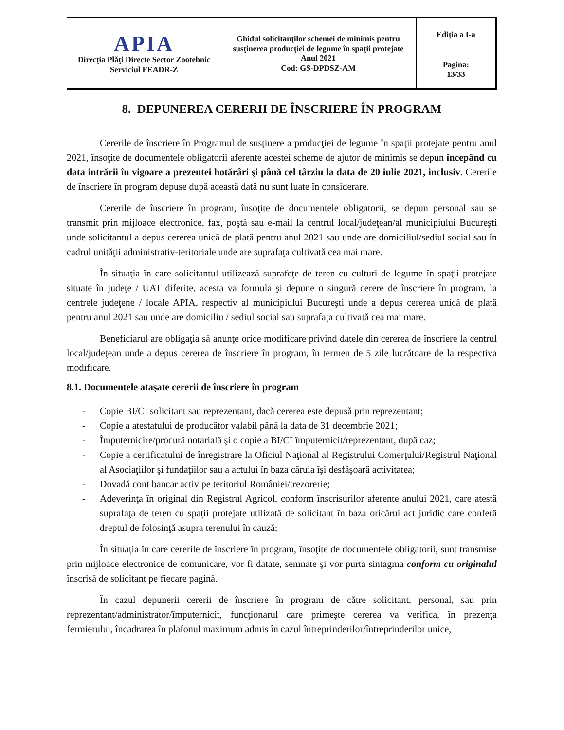| APIA Direcţia Plăţi Directe Sector Zootehnic Serviciul FEADR-Z | Ghidul solicitanţilor schemei de minimis pentru susţinerea producţiei de legume în spaţii protejate Anul 2021 Cod: GS-DPDSZ-AM | Ediţia a I-a |
| | | Pagina: 13/33 |
8. DEPUNEREA CERERII DE ÎNSCRIERE ÎN PROGRAM
Cererile de înscriere în Programul de susţinere a producţiei de legume în spaţii protejate pentru anul 2021, însoţite de documentele obligatorii aferente acestei scheme de ajutor de minimis se depun începând cu data intrării în vigoare a prezentei hotărâri şi până cel târziu la data de 20 iulie 2021, inclusiv. Cererile de înscriere în program depuse după această dată nu sunt luate în considerare.
Cererile de înscriere în program, însoţite de documentele obligatorii, se depun personal sau se transmit prin mijloace electronice, fax, poştă sau e-mail la centrul local/judeţean/al municipiului Bucureşti unde solicitantul a depus cererea unică de plată pentru anul 2021 sau unde are domiciliul/sediul social sau în cadrul unităţii administrativ-teritoriale unde are suprafaţa cultivată cea mai mare.
În situaţia în care solicitantul utilizează suprafeţe de teren cu culturi de legume în spaţii protejate situate în judeţe / UAT diferite, acesta va formula şi depune o singură cerere de înscriere în program, la centrele judeţene / locale APIA, respectiv al municipiului Bucureşti unde a depus cererea unică de plată pentru anul 2021 sau unde are domiciliu / sediul social sau suprafaţa cultivată cea mai mare.
Beneficiarul are obligaţia să anunţe orice modificare privind datele din cererea de înscriere la centrul local/judeţean unde a depus cererea de înscriere în program, în termen de 5 zile lucrătoare de la respectiva modificare.
8.1. Documentele ataşate cererii de înscriere în program
- Copie BI/CI solicitant sau reprezentant, dacă cererea este depusă prin reprezentant;
- Copie a atestatului de producător valabil până la data de 31 decembrie 2021;
- Împuternicire/procură notarială şi o copie a BI/CI împuternicit/reprezentant, după caz;
- Copie a certificatului de înregistrare la Oficiul Naţional al Registrului Comerţului/Registrul Naţional al Asociaţiilor şi fundaţiilor sau a actului în baza căruia îşi desfăşoară activitatea;
- Dovadă cont bancar activ pe teritoriul României/trezorerie;
- Adeverinţa în original din Registrul Agricol, conform înscrisurilor aferente anului 2021, care atestă suprafaţa de teren cu spaţii protejate utilizată de solicitant în baza oricărui act juridic care conferă dreptul de folosinţă asupra terenului în cauză;
În situaţia în care cererile de înscriere în program, însoţite de documentele obligatorii, sunt transmise prin mijloace electronice de comunicare, vor fi datate, semnate şi vor purta sintagma conform cu originalul înscrisă de solicitant pe fiecare pagină.
În cazul depunerii cererii de înscriere în program de către solicitant, personal, sau prin reprezentant/administrator/împuternicit, funcţionarul care primeşte cererea va verifica, în prezenţa fermierului, încadrarea în plafonul maximum admis în cazul întreprinderilor/întreprinderilor unice,